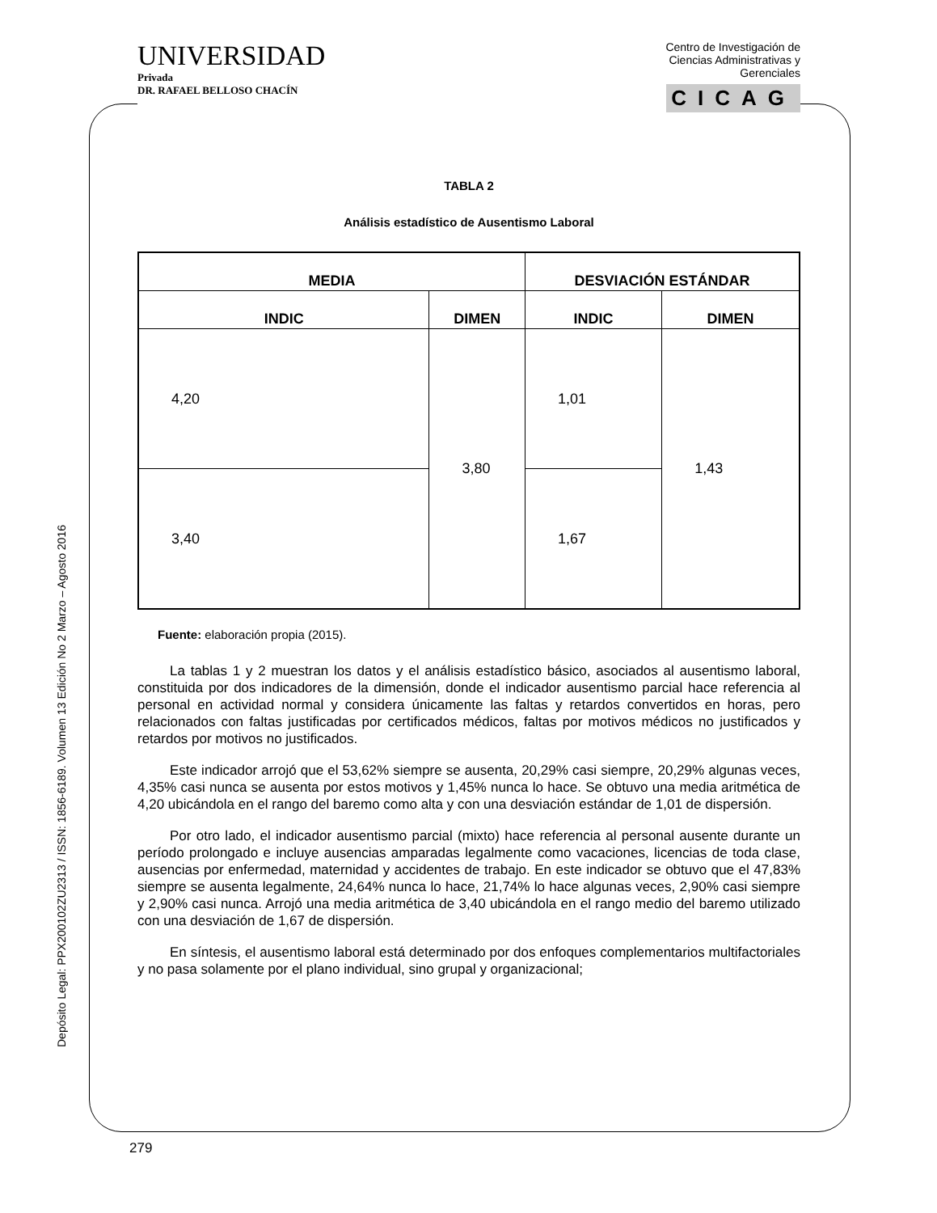UNIVERSIDAD
Privada
DR. RAFAEL BELLOSO CHACÍN
Centro de Investigación de
Ciencias Administrativas y
Gerenciales
CICAG
Depósito Legal: PPX200102ZU2313 / ISSN: 1856-6189. Volumen 13 Edición No 2 Marzo – Agosto 2016
TABLA 2
Análisis estadístico de Ausentismo Laboral
| MEDIA | | DESVIACIÓN ESTÁNDAR | |
| --- | --- | --- | --- |
| INDIC | DIMEN | INDIC | DIMEN |
| 4,20 | 3,80 | 1,01 | 1,43 |
| 3,40 | | 1,67 | |
Fuente: elaboración propia (2015).
La tablas 1 y 2 muestran los datos y el análisis estadístico básico, asociados al ausentismo laboral, constituida por dos indicadores de la dimensión, donde el indicador ausentismo parcial hace referencia al personal en actividad normal y considera únicamente las faltas y retardos convertidos en horas, pero relacionados con faltas justificadas por certificados médicos, faltas por motivos médicos no justificados y retardos por motivos no justificados.
Este indicador arrojó que el 53,62% siempre se ausenta, 20,29% casi siempre, 20,29% algunas veces, 4,35% casi nunca se ausenta por estos motivos y 1,45% nunca lo hace. Se obtuvo una media aritmética de 4,20 ubicándola en el rango del baremo como alta y con una desviación estándar de 1,01 de dispersión.
Por otro lado, el indicador ausentismo parcial (mixto) hace referencia al personal ausente durante un período prolongado e incluye ausencias amparadas legalmente como vacaciones, licencias de toda clase, ausencias por enfermedad, maternidad y accidentes de trabajo. En este indicador se obtuvo que el 47,83% siempre se ausenta legalmente, 24,64% nunca lo hace, 21,74% lo hace algunas veces, 2,90% casi siempre y 2,90% casi nunca. Arrojó una media aritmética de 3,40 ubicándola en el rango medio del baremo utilizado con una desviación de 1,67 de dispersión.
En síntesis, el ausentismo laboral está determinado por dos enfoques complementarios multifactoriales y no pasa solamente por el plano individual, sino grupal y organizacional;
279